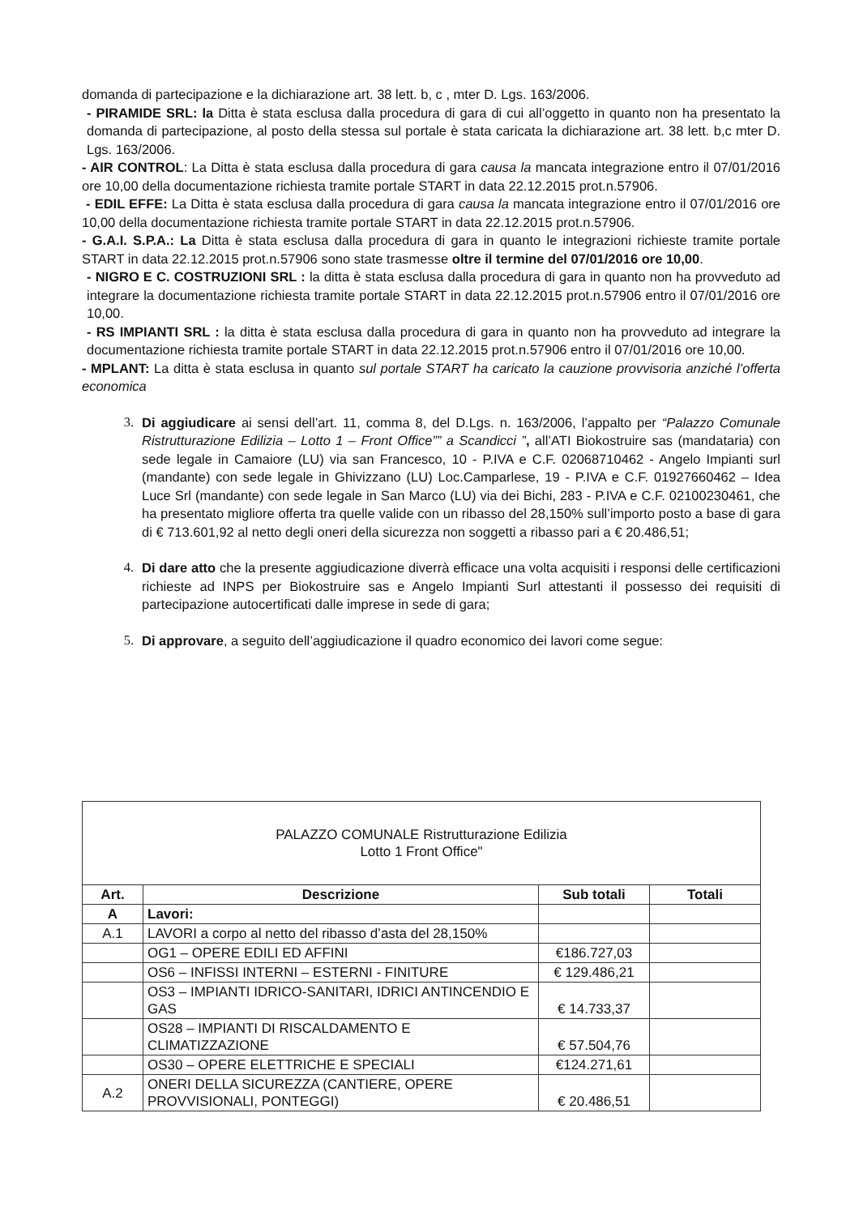domanda di partecipazione e la dichiarazione art. 38 lett. b, c , mter D. Lgs. 163/2006.
- PIRAMIDE SRL: la Ditta è stata esclusa dalla procedura di gara di cui all’oggetto in quanto non ha presentato la domanda di partecipazione, al posto della stessa sul portale è stata caricata la dichiarazione art. 38 lett. b,c mter D. Lgs. 163/2006.
- AIR CONTROL: La Ditta è stata esclusa dalla procedura di gara causa la mancata integrazione entro il 07/01/2016 ore 10,00 della documentazione richiesta tramite portale START in data 22.12.2015 prot.n.57906.
- EDIL EFFE: La Ditta è stata esclusa dalla procedura di gara causa la mancata integrazione entro il 07/01/2016 ore 10,00 della documentazione richiesta tramite portale START in data 22.12.2015 prot.n.57906.
- G.A.I. S.P.A.: La Ditta è stata esclusa dalla procedura di gara in quanto le integrazioni richieste tramite portale START in data 22.12.2015 prot.n.57906 sono state trasmesse oltre il termine del 07/01/2016 ore 10,00.
- NIGRO E C. COSTRUZIONI SRL : la ditta è stata esclusa dalla procedura di gara in quanto non ha provveduto ad integrare la documentazione richiesta tramite portale START in data 22.12.2015 prot.n.57906 entro il 07/01/2016 ore 10,00.
- RS IMPIANTI SRL : la ditta è stata esclusa dalla procedura di gara in quanto non ha provveduto ad integrare la documentazione richiesta tramite portale START in data 22.12.2015 prot.n.57906 entro il 07/01/2016 ore 10,00.
- MPLANT: La ditta è stata esclusa in quanto sul portale START ha caricato la cauzione provvisoria anziché l’offerta economica
3. Di aggiudicare ai sensi dell’art. 11, comma 8, del D.Lgs. n. 163/2006, l’appalto per “Palazzo Comunale Ristrutturazione Edilizia – Lotto 1 – Front Office”” a Scandicci ”, all’ATI Biokostruire sas (mandataria) con sede legale in Camaiore (LU) via san Francesco, 10 - P.IVA e C.F. 02068710462 - Angelo Impianti surl (mandante) con sede legale in Ghivizzano (LU) Loc.Camparlese, 19 - P.IVA e C.F. 01927660462 – Idea Luce Srl (mandante) con sede legale in San Marco (LU) via dei Bichi, 283 - P.IVA e C.F. 02100230461, che ha presentato migliore offerta tra quelle valide con un ribasso del 28,150% sull’importo posto a base di gara di € 713.601,92 al netto degli oneri della sicurezza non soggetti a ribasso pari a € 20.486,51;
4. Di dare atto che la presente aggiudicazione diverrà efficace una volta acquisiti i responsi delle certificazioni richieste ad INPS per Biokostruire sas e Angelo Impianti Surl attestanti il possesso dei requisiti di partecipazione autocertificati dalle imprese in sede di gara;
5. Di approvare, a seguito dell’aggiudicazione il quadro economico dei lavori come segue:
| PALAZZO COMUNALE Ristrutturazione Edilizia Lotto 1 Front Office" | | | |
| Art. | Descrizione | Sub totali | Totali |
| A | Lavori: | | |
| A.1 | LAVORI a corpo al netto del ribasso d’asta del 28,150% | | |
| | OG1 – OPERE EDILI ED AFFINI | €186.727,03 | |
| | OS6 – INFISSI INTERNI – ESTERNI - FINITURE | € 129.486,21 | |
| | OS3 – IMPIANTI IDRICO-SANITARI, IDRICI ANTINCENDIO E GAS | € 14.733,37 | |
| | OS28 – IMPIANTI DI RISCALDAMENTO E CLIMATIZZAZIONE | € 57.504,76 | |
| | OS30 – OPERE ELETTRICHE E SPECIALI | €124.271,61 | |
| A.2 | ONERI DELLA SICUREZZA (CANTIERE, OPERE PROVVISIONALI, PONTEGGI) | € 20.486,51 | |